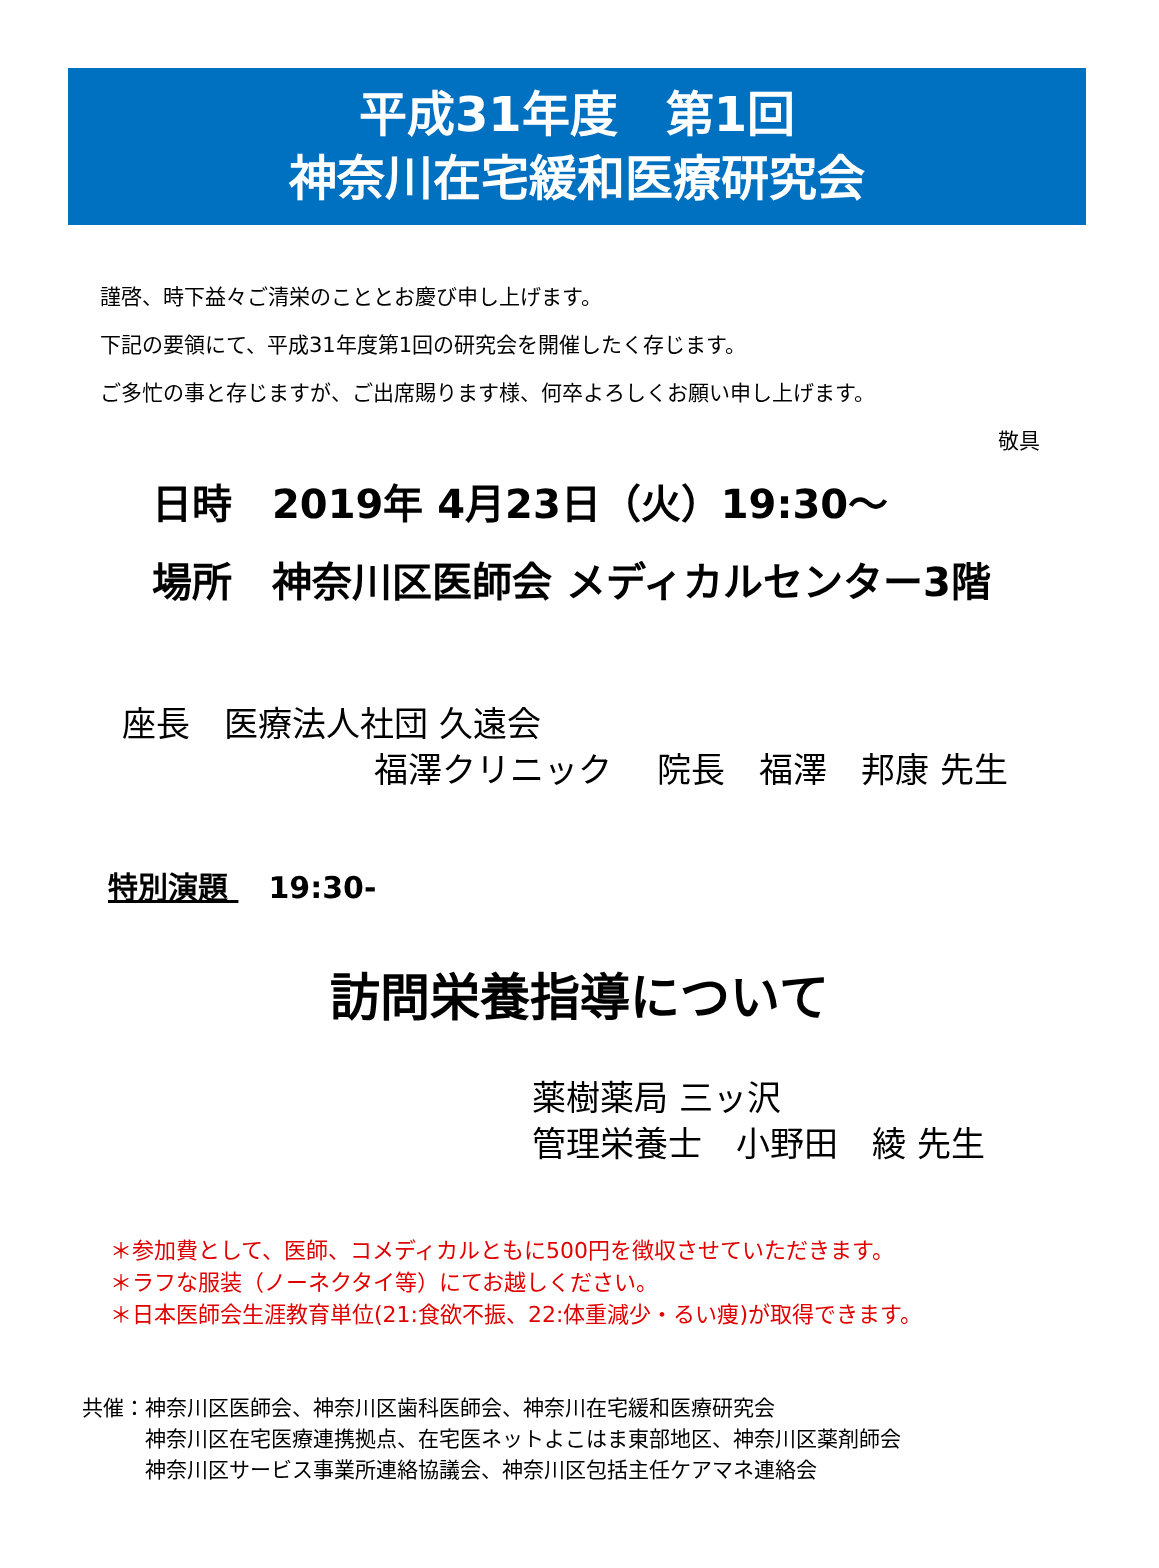平成31年度　第1回
神奈川在宅緩和医療研究会
謹啓、時下益々ご清栄のこととお慶び申し上げます。
下記の要領にて、平成31年度第1回の研究会を開催したく存じます。
ご多忙の事と存じますが、ご出席賜ります様、何卒よろしくお願い申し上げます。
敬具
日時　2019年 4月23日（火）19:30～
場所　神奈川区医師会 メディカルセンター3階
座長　医療法人社団 久遠会
福澤クリニック　 院長　福澤　邦康 先生
特別演題 19:30-
訪問栄養指導について
薬樹薬局 三ッ沢
管理栄養士　小野田　綾 先生
＊参加費として、医師、コメディカルともに500円を徴収させていただきます。
＊ラフな服装（ノーネクタイ等）にてお越しください。
＊日本医師会生涯教育単位(21:食欲不振、22:体重減少・るい痩)が取得できます。
共催： 神奈川区医師会、神奈川区歯科医師会、神奈川在宅緩和医療研究会
神奈川区在宅医療連携拠点、在宅医ネットよこはま東部地区、神奈川区薬剤師会
神奈川区サービス事業所連絡協議会、神奈川区包括主任ケアマネ連絡会